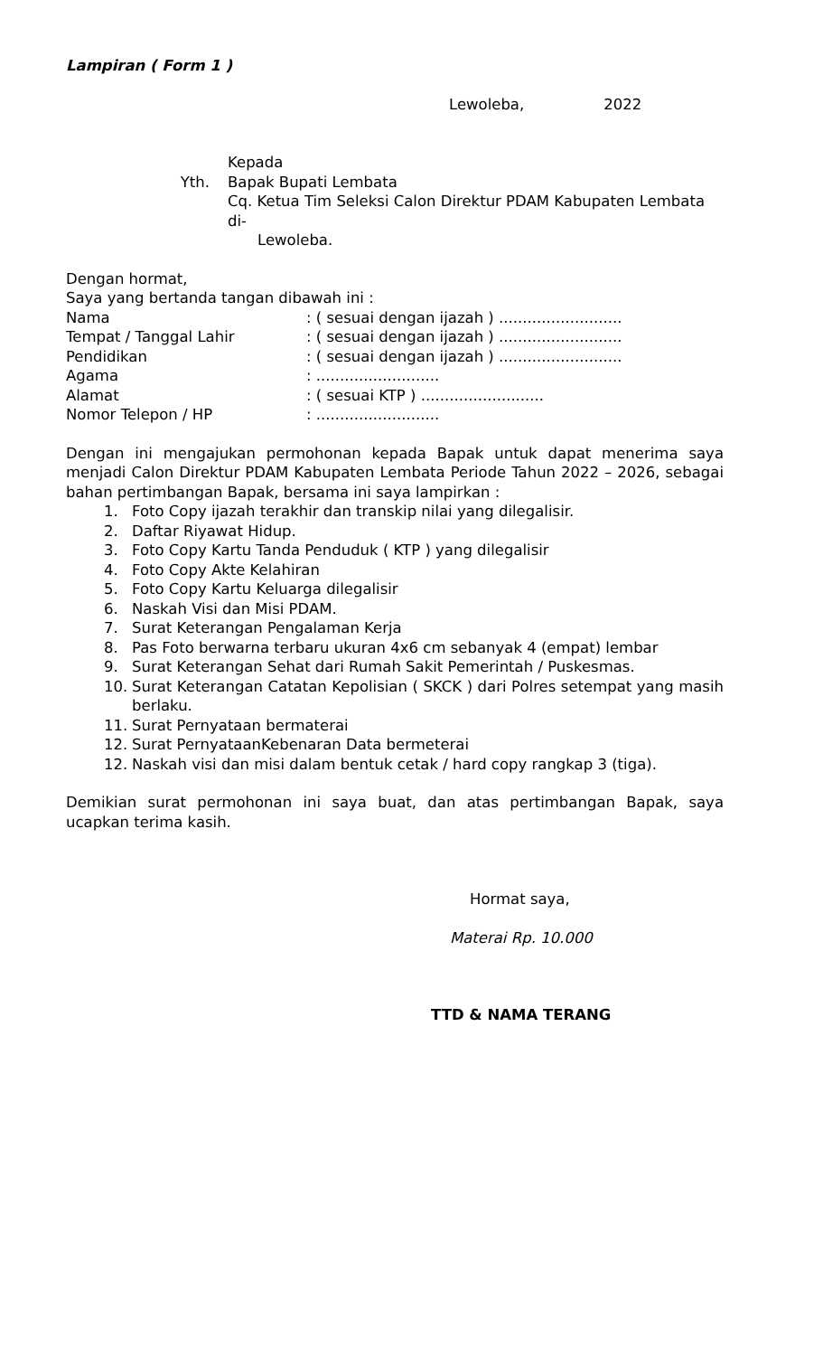Lampiran ( Form 1 )
Lewoleba, 2022
Yth. Kepada
Bapak Bupati Lembata
Cq. Ketua Tim Seleksi Calon Direktur PDAM Kabupaten Lembata
di-
Lewoleba.
Dengan hormat,
Saya yang bertanda tangan dibawah ini :
| Nama | : ( sesuai dengan ijazah ) .......................... |
| Tempat / Tanggal Lahir | : ( sesuai dengan ijazah ) .......................... |
| Pendidikan | : ( sesuai dengan ijazah ) .......................... |
| Agama | : .......................... |
| Alamat | : ( sesuai KTP ) .......................... |
| Nomor Telepon / HP | : .......................... |
Dengan ini mengajukan permohonan kepada Bapak untuk dapat menerima saya menjadi Calon Direktur PDAM Kabupaten Lembata Periode Tahun 2022 – 2026, sebagai bahan pertimbangan Bapak, bersama ini saya lampirkan :
1. Foto Copy ijazah terakhir dan transkip nilai yang dilegalisir.
2. Daftar Riyawat Hidup.
3. Foto Copy Kartu Tanda Penduduk ( KTP ) yang dilegalisir
4. Foto Copy Akte Kelahiran
5. Foto Copy Kartu Keluarga dilegalisir
6. Naskah Visi dan Misi PDAM.
7. Surat Keterangan Pengalaman Kerja
8. Pas Foto berwarna terbaru ukuran 4x6 cm sebanyak 4 (empat) lembar
9. Surat Keterangan Sehat dari Rumah Sakit Pemerintah / Puskesmas.
10. Surat Keterangan Catatan Kepolisian ( SKCK ) dari Polres setempat yang masih berlaku.
11. Surat Pernyataan bermaterai
12. Surat PernyataanKebenaran Data bermeterai
12. Naskah visi dan misi dalam bentuk cetak / hard copy rangkap 3 (tiga).
Demikian surat permohonan ini saya buat, dan atas pertimbangan Bapak, saya ucapkan terima kasih.
Hormat saya,
Materai Rp. 10.000
TTD & NAMA TERANG